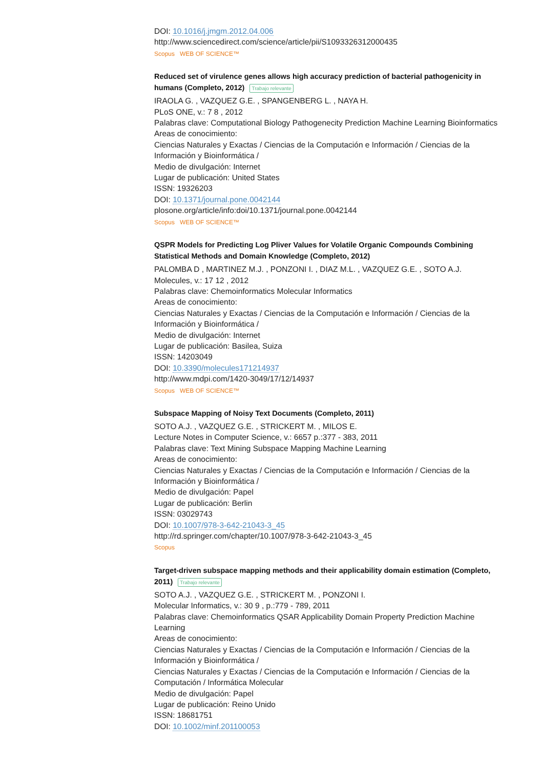DOI: 10.1016/j.jmgm.2012.04.006
http://www.sciencedirect.com/science/article/pii/S1093326312000435
Scopus WEB OF SCIENCE™
Reduced set of virulence genes allows high accuracy prediction of bacterial pathogenicity in humans (Completo, 2012) Trabajo relevante
IRAOLA G. , VAZQUEZ G.E. , SPANGENBERG L. , NAYA H.
PLoS ONE, v.: 7 8 , 2012
Palabras clave: Computational Biology Pathogenecity Prediction Machine Learning Bioinformatics
Areas de conocimiento:
Ciencias Naturales y Exactas / Ciencias de la Computación e Información / Ciencias de la Información y Bioinformática /
Medio de divulgación: Internet
Lugar de publicación: United States
ISSN: 19326203
DOI: 10.1371/journal.pone.0042144
plosone.org/article/info:doi/10.1371/journal.pone.0042144
Scopus WEB OF SCIENCE™
QSPR Models for Predicting Log Pliver Values for Volatile Organic Compounds Combining Statistical Methods and Domain Knowledge (Completo, 2012)
PALOMBA D , MARTINEZ M.J. , PONZONI I. , DIAZ M.L. , VAZQUEZ G.E. , SOTO A.J.
Molecules, v.: 17 12 , 2012
Palabras clave: Chemoinformatics Molecular Informatics
Areas de conocimiento:
Ciencias Naturales y Exactas / Ciencias de la Computación e Información / Ciencias de la Información y Bioinformática /
Medio de divulgación: Internet
Lugar de publicación: Basilea, Suiza
ISSN: 14203049
DOI: 10.3390/molecules171214937
http://www.mdpi.com/1420-3049/17/12/14937
Scopus WEB OF SCIENCE™
Subspace Mapping of Noisy Text Documents (Completo, 2011)
SOTO A.J. , VAZQUEZ G.E. , STRICKERT M. , MILOS E.
Lecture Notes in Computer Science, v.: 6657 p.:377 - 383, 2011
Palabras clave: Text Mining Subspace Mapping Machine Learning
Areas de conocimiento:
Ciencias Naturales y Exactas / Ciencias de la Computación e Información / Ciencias de la Información y Bioinformática /
Medio de divulgación: Papel
Lugar de publicación: Berlin
ISSN: 03029743
DOI: 10.1007/978-3-642-21043-3_45
http://rd.springer.com/chapter/10.1007/978-3-642-21043-3_45
Scopus
Target-driven subspace mapping methods and their applicability domain estimation (Completo, 2011) Trabajo relevante
SOTO A.J. , VAZQUEZ G.E. , STRICKERT M. , PONZONI I.
Molecular Informatics, v.: 30 9 , p.:779 - 789, 2011
Palabras clave: Chemoinformatics QSAR Applicability Domain Property Prediction Machine Learning
Areas de conocimiento:
Ciencias Naturales y Exactas / Ciencias de la Computación e Información / Ciencias de la Información y Bioinformática /
Ciencias Naturales y Exactas / Ciencias de la Computación e Información / Ciencias de la Computación / Informática Molecular
Medio de divulgación: Papel
Lugar de publicación: Reino Unido
ISSN: 18681751
DOI: 10.1002/minf.201100053